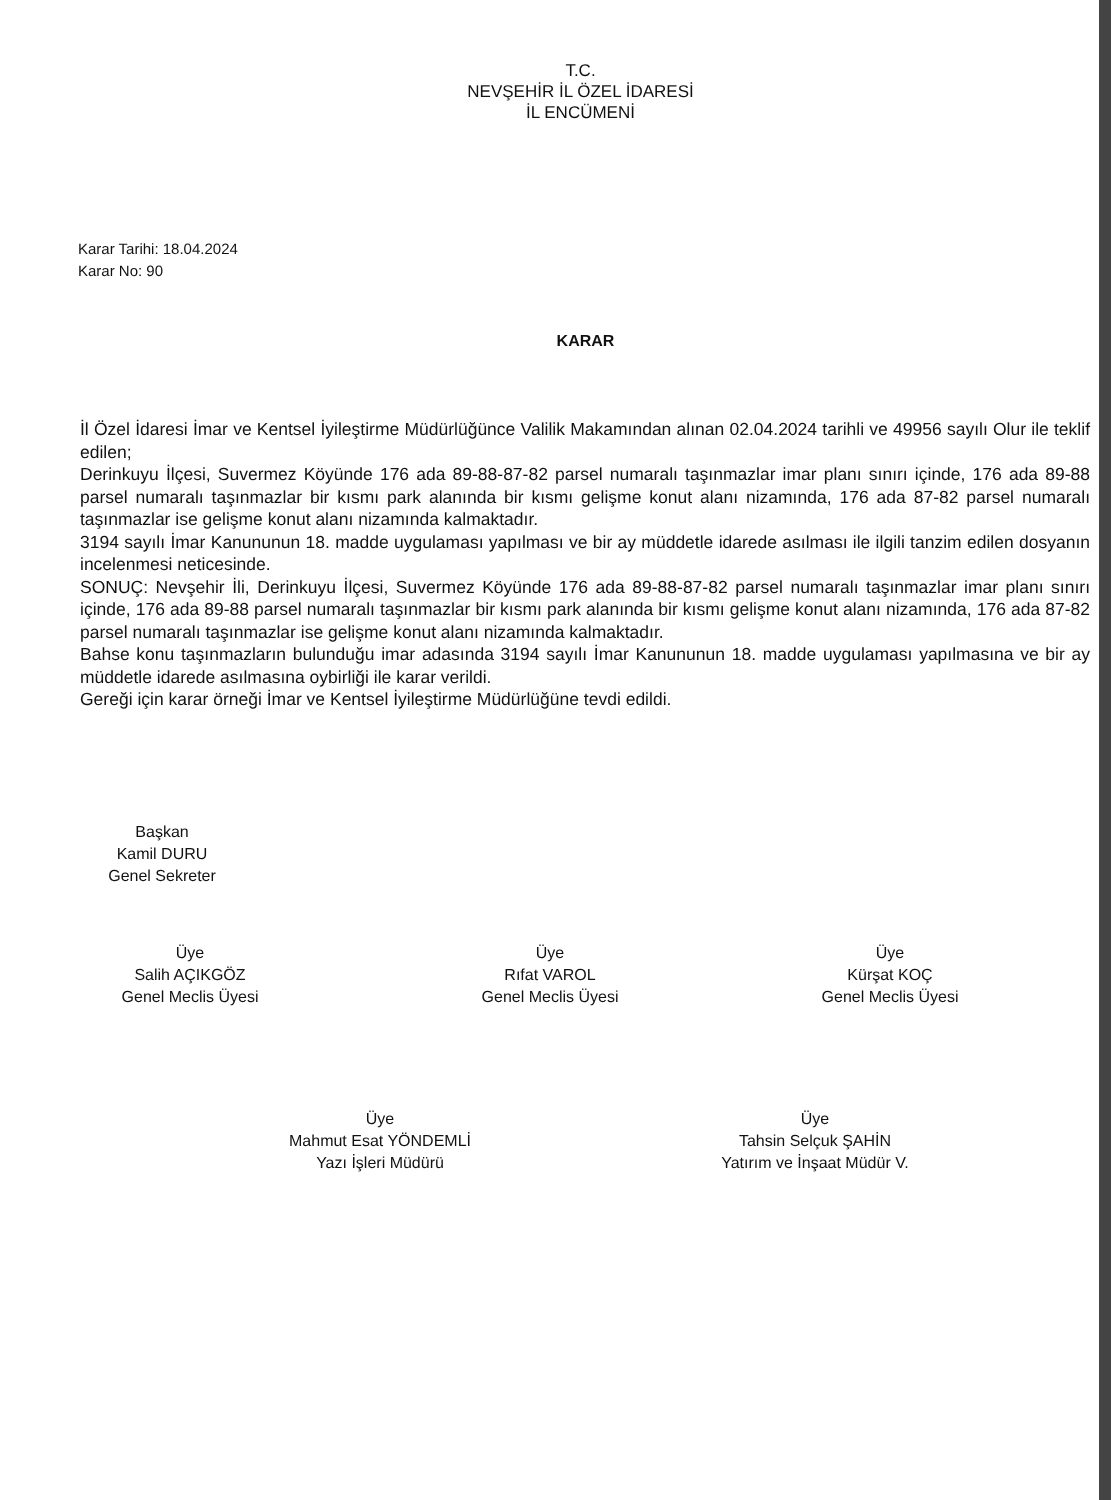T.C.
NEVŞEHİR İL ÖZEL İDARESİ
İL ENCÜMENİ
Karar Tarihi: 18.04.2024
Karar No: 90
KARAR
İl Özel İdaresi İmar ve Kentsel İyileştirme Müdürlüğünce Valilik Makamından alınan 02.04.2024 tarihli ve 49956 sayılı Olur ile teklif edilen;
Derinkuyu İlçesi, Suvermez Köyünde 176 ada 89-88-87-82 parsel numaralı taşınmazlar imar planı sınırı içinde, 176 ada 89-88 parsel numaralı taşınmazlar bir kısmı park alanında bir kısmı gelişme konut alanı nizamında, 176 ada 87-82 parsel numaralı taşınmazlar ise gelişme konut alanı nizamında kalmaktadır.
3194 sayılı İmar Kanununun 18. madde uygulaması yapılması ve bir ay müddetle idarede asılması ile ilgili tanzim edilen dosyanın incelenmesi neticesinde.
SONUÇ: Nevşehir İli, Derinkuyu İlçesi, Suvermez Köyünde 176 ada 89-88-87-82 parsel numaralı taşınmazlar imar planı sınırı içinde, 176 ada 89-88 parsel numaralı taşınmazlar bir kısmı park alanında bir kısmı gelişme konut alanı nizamında, 176 ada 87-82 parsel numaralı taşınmazlar ise gelişme konut alanı nizamında kalmaktadır.
Bahse konu taşınmazların bulunduğu imar adasında 3194 sayılı İmar Kanununun 18. madde uygulaması yapılmasına ve bir ay müddetle idarede asılmasına oybirliği ile karar verildi.
Gereği için karar örneği İmar ve Kentsel İyileştirme Müdürlüğüne tevdi edildi.
Başkan
Kamil DURU
Genel Sekreter
Üye
Salih AÇIKGÖZ
Genel Meclis Üyesi
Üye
Rıfat VAROL
Genel Meclis Üyesi
Üye
Kürşat KOÇ
Genel Meclis Üyesi
Üye
Mahmut Esat YÖNDEMLİ
Yazı İşleri Müdürü
Üye
Tahsin Selçuk ŞAHİN
Yatırım ve İnşaat Müdür V.